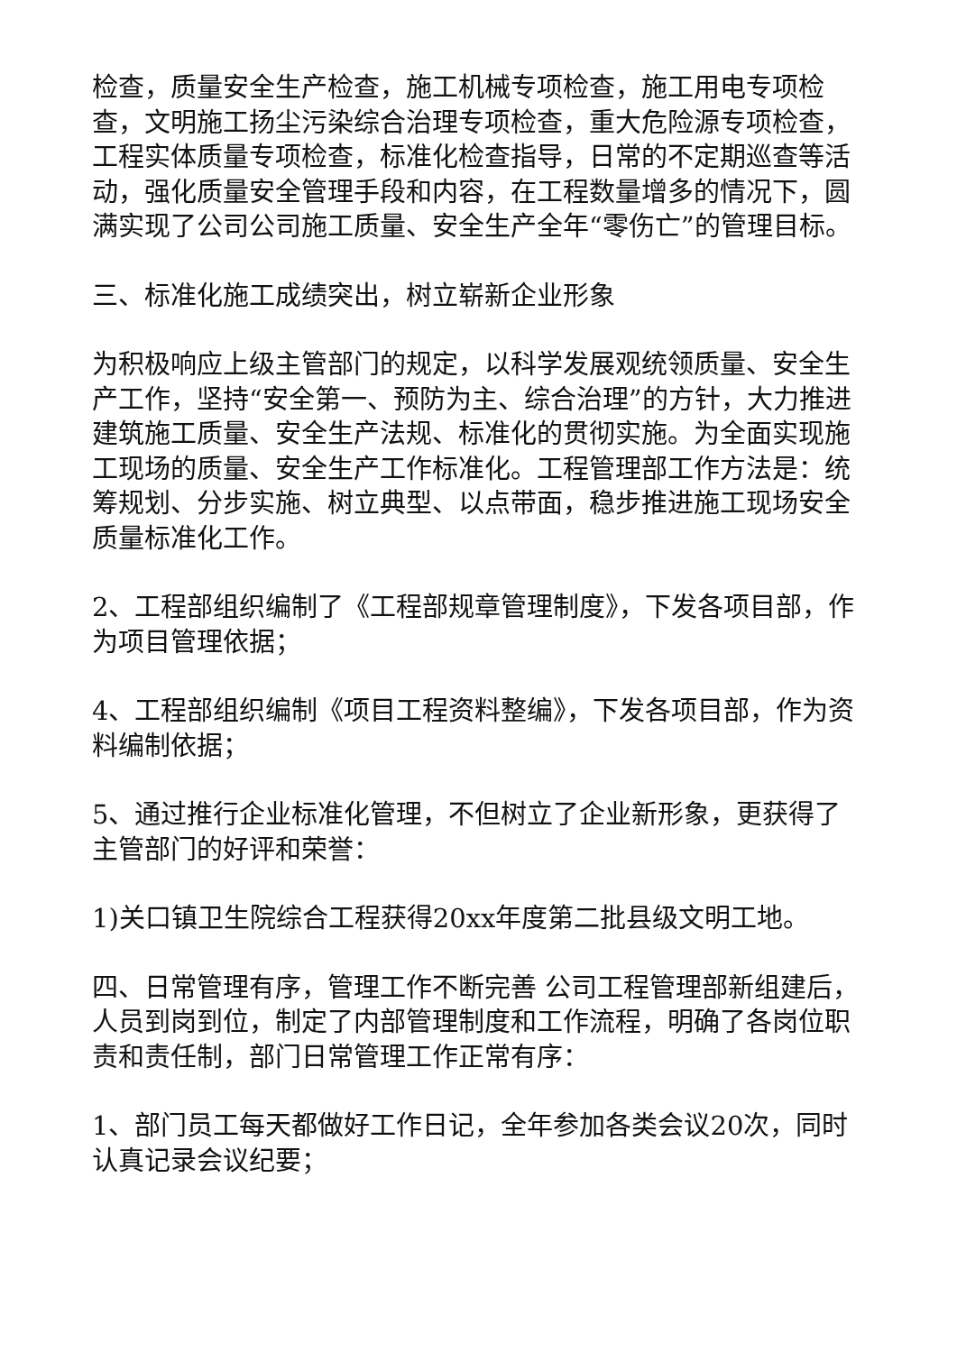检查，质量安全生产检查，施工机械专项检查，施工用电专项检查，文明施工扬尘污染综合治理专项检查，重大危险源专项检查，工程实体质量专项检查，标准化检查指导，日常的不定期巡查等活动，强化质量安全管理手段和内容，在工程数量增多的情况下，圆满实现了公司公司施工质量、安全生产全年“零伤亡”的管理目标。
三、标准化施工成绩突出，树立崭新企业形象
为积极响应上级主管部门的规定，以科学发展观统领质量、安全生产工作，坚持“安全第一、预防为主、综合治理”的方针，大力推进建筑施工质量、安全生产法规、标准化的贯彻实施。为全面实现施工现场的质量、安全生产工作标准化。工程管理部工作方法是：统筹规划、分步实施、树立典型、以点带面，稳步推进施工现场安全质量标准化工作。
2、工程部组织编制了《工程部规章管理制度》，下发各项目部，作为项目管理依据；
4、工程部组织编制《项目工程资料整编》，下发各项目部，作为资料编制依据；
5、通过推行企业标准化管理，不但树立了企业新形象，更获得了主管部门的好评和荣誉：
1)关口镇卫生院综合工程获得20xx年度第二批县级文明工地。
四、日常管理有序，管理工作不断完善 公司工程管理部新组建后，人员到岗到位，制定了内部管理制度和工作流程，明确了各岗位职责和责任制，部门日常管理工作正常有序：
1、部门员工每天都做好工作日记，全年参加各类会议20次，同时认真记录会议纪要；